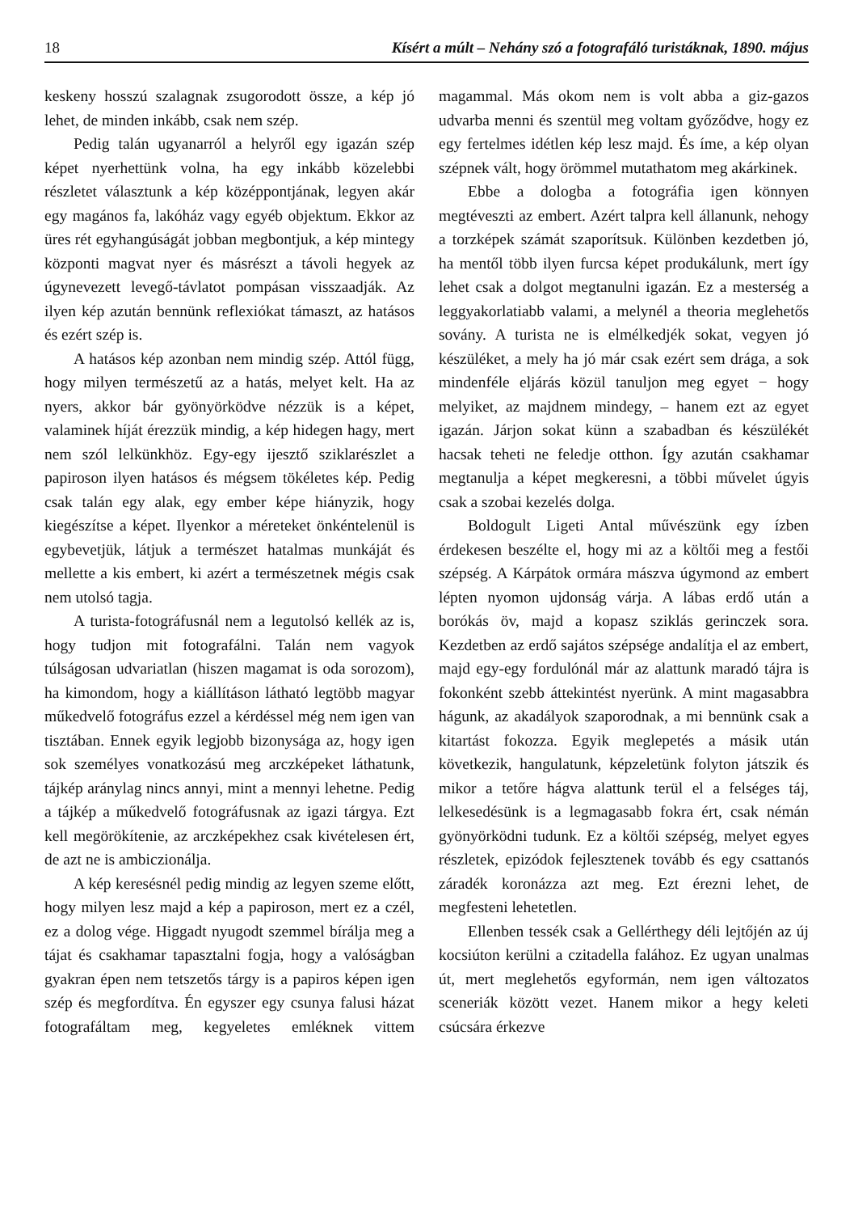18 Kísért a múlt – Nehány szó a fotografáló turistáknak, 1890. május
keskeny hosszú szalagnak zsugorodott össze, a kép jó lehet, de minden inkább, csak nem szép.
Pedig talán ugyanarról a helyről egy igazán szép képet nyerhettünk volna, ha egy inkább közelebbi részletet választunk a kép középpontjának, legyen akár egy magános fa, lakóház vagy egyéb objektum. Ekkor az üres rét egyhangúságát jobban megbontjuk, a kép mintegy központi magvat nyer és másrészt a távoli hegyek az úgynevezett levegő-távlatot pompásan visszaadják. Az ilyen kép azután bennünk reflexiókat támaszt, az hatásos és ezért szép is.
A hatásos kép azonban nem mindig szép. Attól függ, hogy milyen természetű az a hatás, melyet kelt. Ha az nyers, akkor bár gyönyörködve nézzük is a képet, valaminek híját érezzük mindig, a kép hidegen hagy, mert nem szól lelkünkhöz. Egy-egy ijesztő sziklarészlet a papiroson ilyen hatásos és mégsem tökéletes kép. Pedig csak talán egy alak, egy ember képe hiányzik, hogy kiegészítse a képet. Ilyenkor a méreteket önkéntelenül is egybevetjük, látjuk a természet hatalmas munkáját és mellette a kis embert, ki azért a természetnek mégis csak nem utolsó tagja.
A turista-fotográfusnál nem a legutolsó kellék az is, hogy tudjon mit fotografálni. Talán nem vagyok túlságosan udvariatlan (hiszen magamat is oda sorozom), ha kimondom, hogy a kiállításon látható legtöbb magyar műkedvelő fotográfus ezzel a kérdéssel még nem igen van tisztában. Ennek egyik legjobb bizonysága az, hogy igen sok személyes vonatkozású meg arczképeket láthatunk, tájkép aránylag nincs annyi, mint a mennyi lehetne. Pedig a tájkép a műkedvelő fotográfusnak az igazi tárgya. Ezt kell megörökítenie, az arczképekhez csak kivételesen ért, de azt ne is ambiczionálja.
A kép keresésnél pedig mindig az legyen szeme előtt, hogy milyen lesz majd a kép a papiroson, mert ez a czél, ez a dolog vége. Higgadt nyugodt szemmel bírálja meg a tájat és csakhamar tapasztalni fogja, hogy a valóságban gyakran épen nem tetszetős tárgy is a papiros képen igen szép és megfordítva. Én egyszer egy csunya falusi házat fotografáltam meg, kegyeletes emléknek vittem magammal. Más okom nem is volt abba a giz-gazos udvarba menni és szentül meg voltam győződve, hogy ez egy fertelmes idétlen kép lesz majd. És íme, a kép olyan szépnek vált, hogy örömmel mutathatom meg akárkinek.
Ebbe a dologba a fotográfia igen könnyen megtéveszti az embert. Azért talpra kell állanunk, nehogy a torzképek számát szaporítsuk. Különben kezdetben jó, ha mentől több ilyen furcsa képet produkálunk, mert így lehet csak a dolgot megtanulni igazán. Ez a mesterség a leggyakorlatiabb valami, a melynél a theoria meglehetős sovány. A turista ne is elmélkedjék sokat, vegyen jó készüléket, a mely ha jó már csak ezért sem drága, a sok mindenféle eljárás közül tanuljon meg egyet − hogy melyiket, az majdnem mindegy, – hanem ezt az egyet igazán. Járjon sokat künn a szabadban és készülékét hacsak teheti ne feledje otthon. Így azután csakhamar megtanulja a képet megkeresni, a többi művelet úgyis csak a szobai kezelés dolga.
Boldogult Ligeti Antal művészünk egy ízben érdekesen beszélte el, hogy mi az a költői meg a festői szépség. A Kárpátok ormára mászva úgymond az embert lépten nyomon ujdonság várja. A lábas erdő után a borókás öv, majd a kopasz sziklás gerinczek sora. Kezdetben az erdő sajátos szépsége andalítja el az embert, majd egy-egy fordulónál már az alattunk maradó tájra is fokonként szebb áttekintést nyerünk. A mint magasabbra hágunk, az akadályok szaporodnak, a mi bennünk csak a kitartást fokozza. Egyik meglepetés a másik után következik, hangulatunk, képzeletünk folyton játszik és mikor a tetőre hágva alattunk terül el a felséges táj, lelkesedésünk is a legmagasabb fokra ért, csak némán gyönyörködni tudunk. Ez a költői szépség, melyet egyes részletek, epizódok fejlesztenek tovább és egy csattanós záradék koronázza azt meg. Ezt érezni lehet, de megfesteni lehetetlen.
Ellenben tessék csak a Gellérthegy déli lejtőjén az új kocsiúton kerülni a czitadella falához. Ez ugyan unalmas út, mert meglehetős egyformán, nem igen változatos sceneriák között vezet. Hanem mikor a hegy keleti csúcsára érkezve